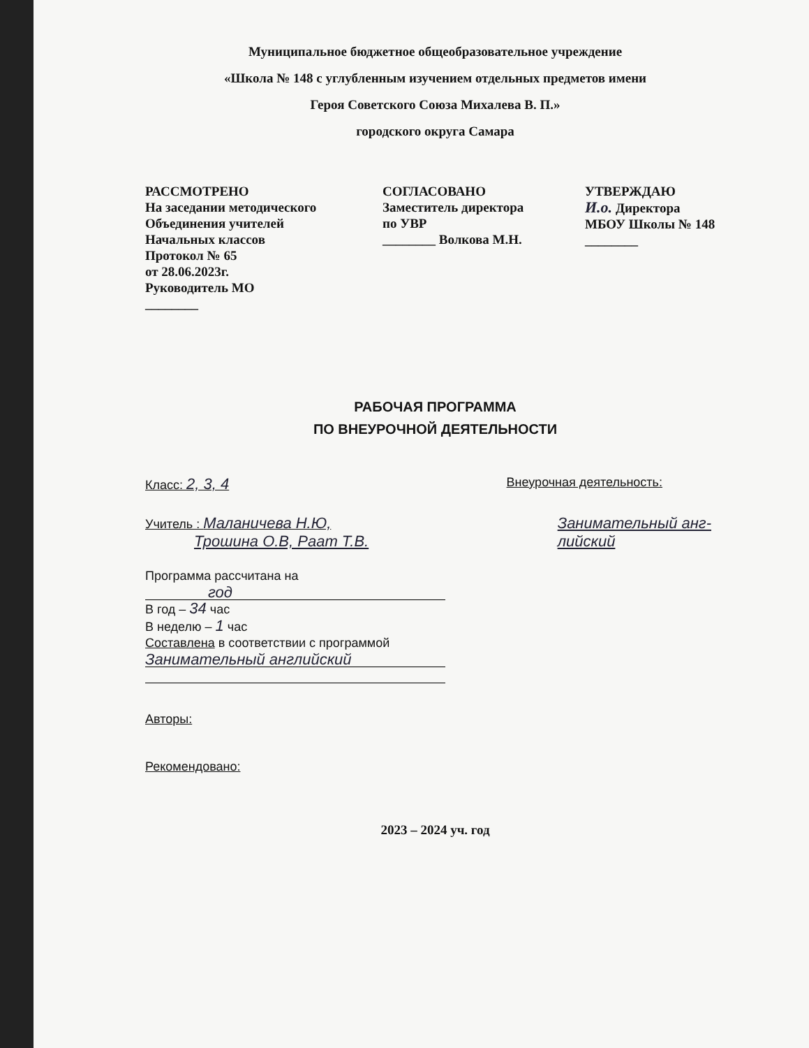Муниципальное бюджетное общеобразовательное учреждение
«Школа № 148 с углубленным изучением отдельных предметов имени
Героя Советского Союза Михалева В. П.»
городского округа Самара
РАССМОТРЕНО
На заседании методического
Объединения учителей
Начальных классов
Протокол № 65
от 28.06.2023г.
Руководитель МО
________
СОГЛАСОВАНО
Заместитель директора
по УВР
________ Волкова М.Н.
УТВЕРЖДАЮ
И.о. Директора
МБОУ Школы № 148
________
РАБОЧАЯ ПРОГРАММА
ПО ВНЕУРОЧНОЙ ДЕЯТЕЛЬНОСТИ
Класс: 2, 3, 4 Внеурочная деятельность:
Учитель : Маланичева Н.Ю,
Трошина О.В, Раат Т.В. Занимательный анг-
лийский
Программа рассчитана на
год
В год – 34 час
В неделю – 1 час
Составлена в соответствии с программой
Занимательный английский
Авторы:
Рекомендовано:
2023 – 2024 уч. год